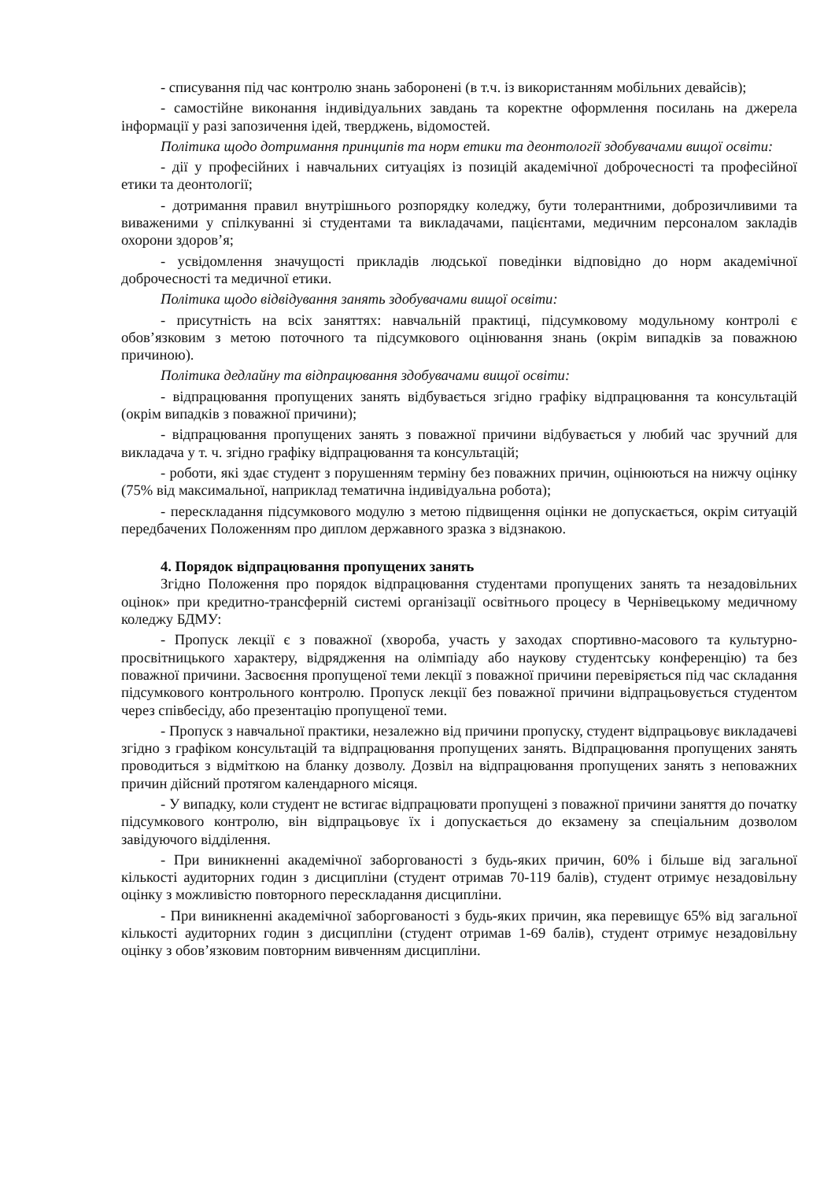- списування під час контролю знань заборонені (в т.ч. із використанням мобільних девайсів);
- самостійне виконання індивідуальних завдань та коректне оформлення посилань на джерела інформації у разі запозичення ідей, тверджень, відомостей.
Політика щодо дотримання принципів та норм етики та деонтології здобувачами вищої освіти:
- дії у професійних і навчальних ситуаціях із позицій академічної доброчесності та професійної етики та деонтології;
- дотримання правил внутрішнього розпорядку коледжу, бути толерантними, доброзичливими та виваженими у спілкуванні зі студентами та викладачами, пацієнтами, медичним персоналом закладів охорони здоров’я;
- усвідомлення значущості прикладів людської поведінки відповідно до норм академічної доброчесності та медичної етики.
Політика щодо відвідування занять здобувачами вищої освіти:
- присутність на всіх заняттях: навчальній практиці, підсумковому модульному контролі є обов’язковим з метою поточного та підсумкового оцінювання знань (окрім випадків за поважною причиною).
Політика дедлайну та відпрацювання здобувачами вищої освіти:
- відпрацювання пропущених занять відбувається згідно графіку відпрацювання та консультацій (окрім випадків з поважної причини);
- відпрацювання пропущених занять з поважної причини відбувається у любий час зручний для викладача у т. ч. згідно графіку відпрацювання та консультацій;
- роботи, які здає студент з порушенням терміну без поважних причин, оцінюються на нижчу оцінку (75% від максимальної, наприклад тематична індивідуальна робота);
- перескладання підсумкового модулю з метою підвищення оцінки не допускається, окрім ситуацій передбачених Положенням про диплом державного зразка з відзнакою.
4. Порядок відпрацювання пропущених занять
Згідно Положення про порядок відпрацювання студентами пропущених занять та незадовільних оцінок» при кредитно-трансферній системі організації освітнього процесу в Чернівецькому медичному коледжу БДМУ:
- Пропуск лекції є з поважної (хвороба, участь у заходах спортивно-масового та культурно-просвітницького характеру, відрядження на олімпіаду або наукову студентську конференцію) та без поважної причини. Засвоєння пропущеної теми лекції з поважної причини перевіряється під час складання підсумкового контрольного контролю. Пропуск лекції без поважної причини відпрацьовується студентом через співбесіду, або презентацію пропущеної теми.
- Пропуск з навчальної практики, незалежно від причини пропуску, студент відпрацьовує викладачеві згідно з графіком консультацій та відпрацювання пропущених занять. Відпрацювання пропущених занять проводиться з відміткою на бланку дозволу. Дозвіл на відпрацювання пропущених занять з неповажних причин дійсний протягом календарного місяця.
- У випадку, коли студент не встигає відпрацювати пропущені з поважної причини заняття до початку підсумкового контролю, він відпрацьовує їх і допускається до екзамену за спеціальним дозволом завідуючого відділення.
- При виникненні академічної заборгованості з будь-яких причин, 60% і більше від загальної кількості аудиторних годин з дисципліни (студент отримав 70-119 балів), студент отримує незадовільну оцінку з можливістю повторного перескладання дисципліни.
- При виникненні академічної заборгованості з будь-яких причин, яка перевищує 65% від загальної кількості аудиторних годин з дисципліни (студент отримав 1-69 балів), студент отримує незадовільну оцінку з обов’язковим повторним вивченням дисципліни.